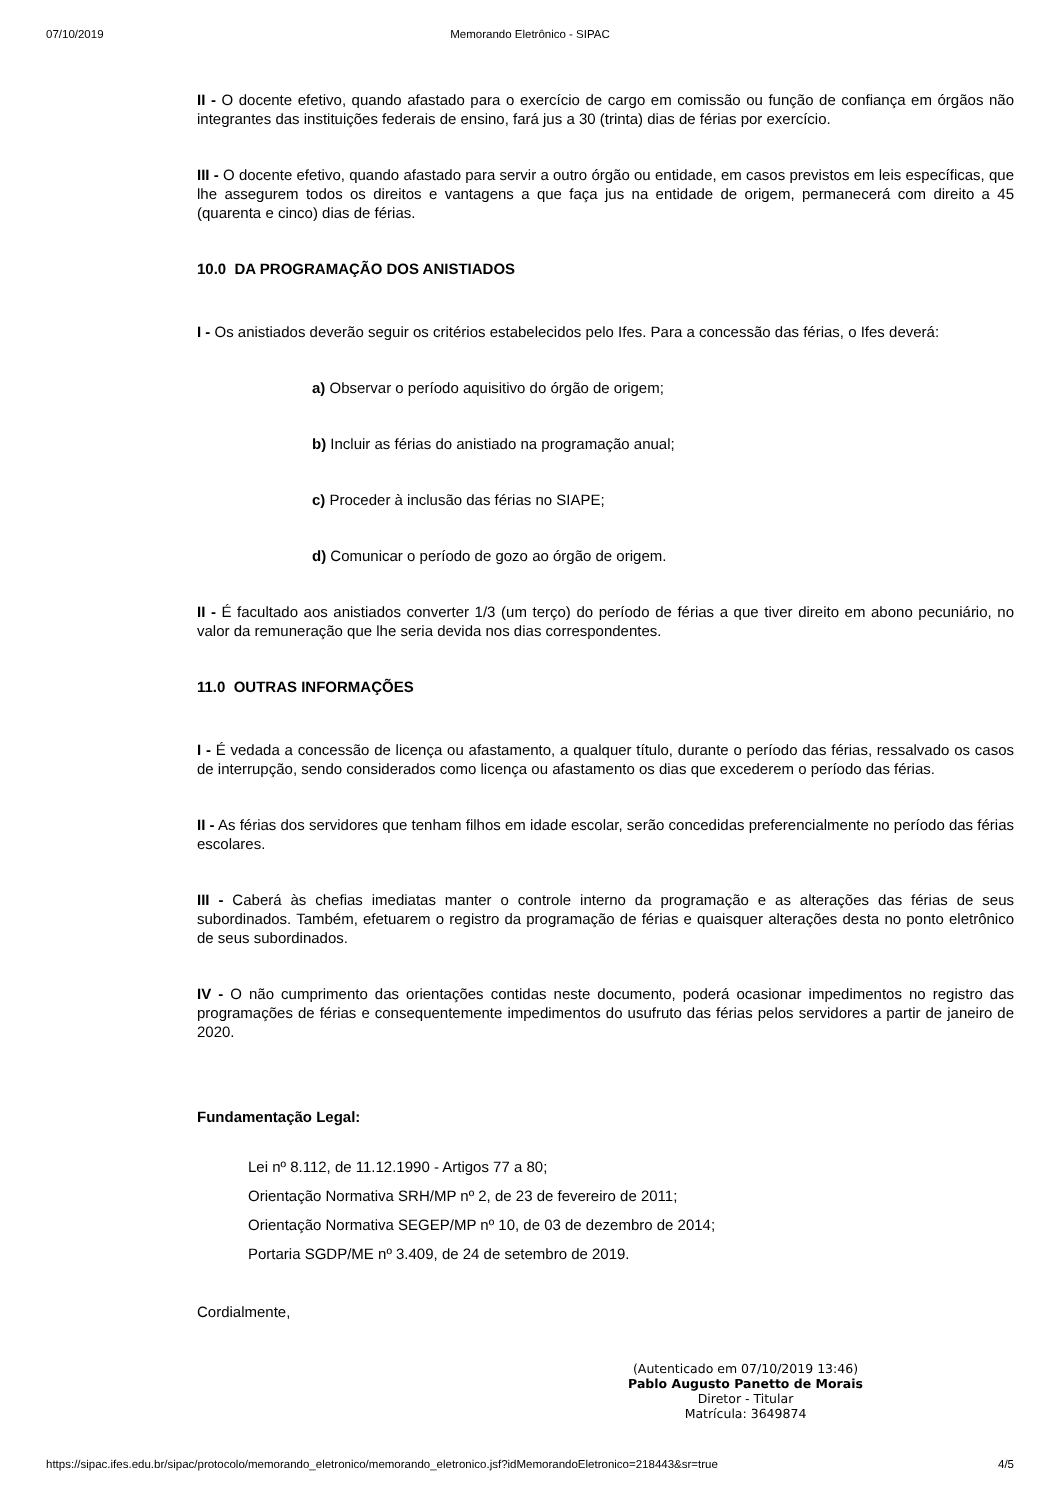07/10/2019 Memorando Eletrônico - SIPAC
II - O docente efetivo, quando afastado para o exercício de cargo em comissão ou função de confiança em órgãos não integrantes das instituições federais de ensino, fará jus a 30 (trinta) dias de férias por exercício.
III - O docente efetivo, quando afastado para servir a outro órgão ou entidade, em casos previstos em leis específicas, que lhe assegurem todos os direitos e vantagens a que faça jus na entidade de origem, permanecerá com direito a 45 (quarenta e cinco) dias de férias.
10.0 DA PROGRAMAÇÃO DOS ANISTIADOS
I - Os anistiados deverão seguir os critérios estabelecidos pelo Ifes. Para a concessão das férias, o Ifes deverá:
a) Observar o período aquisitivo do órgão de origem;
b) Incluir as férias do anistiado na programação anual;
c) Proceder à inclusão das férias no SIAPE;
d) Comunicar o período de gozo ao órgão de origem.
II - É facultado aos anistiados converter 1/3 (um terço) do período de férias a que tiver direito em abono pecuniário, no valor da remuneração que lhe seria devida nos dias correspondentes.
11.0 OUTRAS INFORMAÇÕES
I - É vedada a concessão de licença ou afastamento, a qualquer título, durante o período das férias, ressalvado os casos de interrupção, sendo considerados como licença ou afastamento os dias que excederem o período das férias.
II - As férias dos servidores que tenham filhos em idade escolar, serão concedidas preferencialmente no período das férias escolares.
III - Caberá às chefias imediatas manter o controle interno da programação e as alterações das férias de seus subordinados. Também, efetuarem o registro da programação de férias e quaisquer alterações desta no ponto eletrônico de seus subordinados.
IV - O não cumprimento das orientações contidas neste documento, poderá ocasionar impedimentos no registro das programações de férias e consequentemente impedimentos do usufruto das férias pelos servidores a partir de janeiro de 2020.
Fundamentação Legal:
Lei nº 8.112, de 11.12.1990 - Artigos 77 a 80;
Orientação Normativa SRH/MP nº 2, de 23 de fevereiro de 2011;
Orientação Normativa SEGEP/MP nº 10, de 03 de dezembro de 2014;
Portaria SGDP/ME nº 3.409, de 24 de setembro de 2019.
Cordialmente,
(Autenticado em 07/10/2019 13:46)
Pablo Augusto Panetto de Morais
Diretor - Titular
Matrícula: 3649874
https://sipac.ifes.edu.br/sipac/protocolo/memorando_eletronico/memorando_eletronico.jsf?idMemorandoEletronico=218443&sr=true 4/5